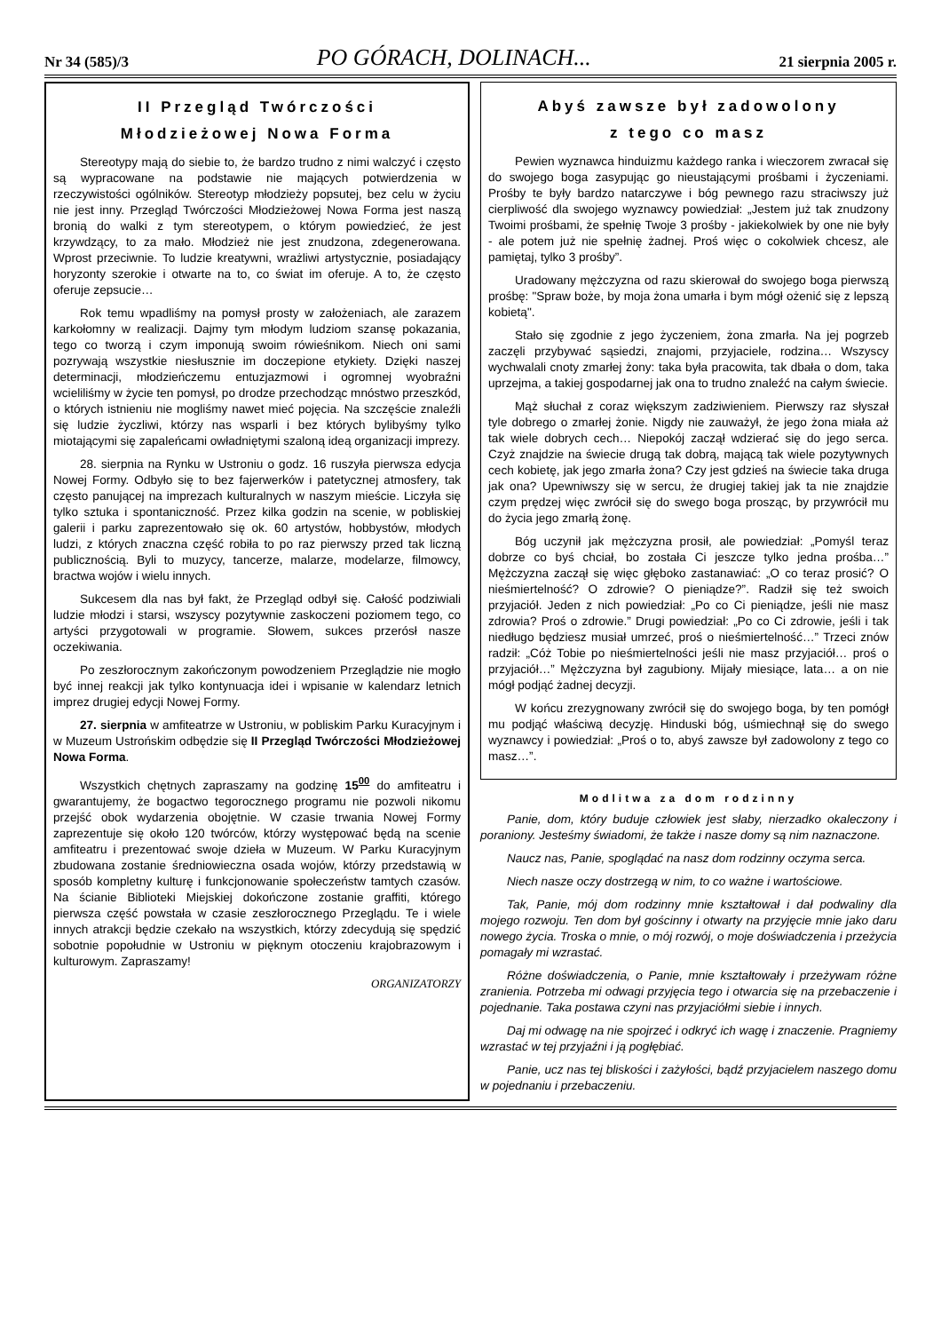Nr 34 (585)/3 PO GÓRACH, DOLINACH... 21 sierpnia 2005 r.
II Przegląd Twórczości
Młodzieżowej Nowa Forma
Stereotypy mają do siebie to, że bardzo trudno z nimi walczyć i często są wypracowane na podstawie nie mających potwierdzenia w rzeczywistości ogólników. Stereotyp młodzieży popsutej, bez celu w życiu nie jest inny. Przegląd Twórczości Młodzieżowej Nowa Forma jest naszą bronią do walki z tym stereotypem, o którym powiedzieć, że jest krzywdzący, to za mało. Młodzież nie jest znudzona, zdegenerowana. Wprost przeciwnie. To ludzie kreatywni, wrażliwi artystycznie, posiadający horyzonty szerokie i otwarte na to, co świat im oferuje. A to, że często oferuje zepsucie…
Rok temu wpadliśmy na pomysł prosty w założeniach, ale zarazem karkołomny w realizacji. Dajmy tym młodym ludziom szansę pokazania, tego co tworzą i czym imponują swoim rówieśnikom. Niech oni sami pozrywają wszystkie niesłusznie im doczepione etykiety. Dzięki naszej determinacji, młodzieńczemu entuzjazmowi i ogromnej wyobraźni wcieliliśmy w życie ten pomysł, po drodze przechodząc mnóstwo przeszkód, o których istnieniu nie mogliśmy nawet mieć pojęcia. Na szczęście znaleźli się ludzie życzliwi, którzy nas wsparli i bez których bylibyśmy tylko miotającymi się zapaleńcami owładniętymi szaloną ideą organizacji imprezy.
28. sierpnia na Rynku w Ustroniu o godz. 16 ruszyła pierwsza edycja Nowej Formy. Odbyło się to bez fajerwerków i patetycznej atmosfery, tak często panującej na imprezach kulturalnych w naszym mieście. Liczyła się tylko sztuka i spontaniczność. Przez kilka godzin na scenie, w pobliskiej galerii i parku zaprezentowało się ok. 60 artystów, hobbystów, młodych ludzi, z których znaczna część robiła to po raz pierwszy przed tak liczną publicznością. Byli to muzycy, tancerze, malarze, modelarze, filmowcy, bractwa wojów i wielu innych.
Sukcesem dla nas był fakt, że Przegląd odbył się. Całość podziwiali ludzie młodzi i starsi, wszyscy pozytywnie zaskoczeni poziomem tego, co artyści przygotowali w programie. Słowem, sukces przerósł nasze oczekiwania.
Po zeszłorocznym zakończonym powodzeniem Przeglądzie nie mogło być innej reakcji jak tylko kontynuacja idei i wpisanie w kalendarz letnich imprez drugiej edycji Nowej Formy.
27. sierpnia w amfiteatrze w Ustroniu, w pobliskim Parku Kuracyjnym i w Muzeum Ustrońskim odbędzie się II Przegląd Twórczości Młodzieżowej Nowa Forma.
Wszystkich chętnych zapraszamy na godzinę 15<sup>00</sup> do amfiteatru i gwarantujemy, że bogactwo tegorocznego programu nie pozwoli nikomu przejść obok wydarzenia obojętnie. W czasie trwania Nowej Formy zaprezentuje się około 120 twórców, którzy występować będą na scenie amfiteatru i prezentować swoje dzieła w Muzeum. W Parku Kuracyjnym zbudowana zostanie średniowieczna osada wojów, którzy przedstawią w sposób kompletny kulturę i funkcjonowanie społeczeństw tamtych czasów. Na ścianie Biblioteki Miejskiej dokończone zostanie graffiti, którego pierwsza część powstała w czasie zeszłorocznego Przeglądu. Te i wiele innych atrakcji będzie czekało na wszystkich, którzy zdecydują się spędzić sobotnie popołudnie w Ustroniu w pięknym otoczeniu krajobrazowym i kulturowym. Zapraszamy!
ORGANIZATORZY
Abyś zawsze był zadowolony
z tego co masz
Pewien wyznawca hinduizmu każdego ranka i wieczorem zwracał się do swojego boga zasypując go nieustającymi prośbami i życzeniami. Prośby te były bardzo natarczywe i bóg pewnego razu straciwszy już cierpliwość dla swojego wyznawcy powiedział: „Jestem już tak znudzony Twoimi prośbami, że spełnię Twoje 3 prośby - jakiekolwiek by one nie były - ale potem już nie spełnię żadnej. Proś więc o cokolwiek chcesz, ale pamiętaj, tylko 3 prośby”.
Uradowany mężczyzna od razu skierował do swojego boga pierwszą prośbę: "Spraw boże, by moja żona umarła i bym mógł ożenić się z lepszą kobietą".
Stało się zgodnie z jego życzeniem, żona zmarła. Na jej pogrzeb zaczęli przybywać sąsiedzi, znajomi, przyjaciele, rodzina… Wszyscy wychwalali cnoty zmarłej żony: taka była pracowita, tak dbała o dom, taka uprzejma, a takiej gospodarnej jak ona to trudno znaleźć na całym świecie.
Mąż słuchał z coraz większym zadziwieniem. Pierwszy raz słyszał tyle dobrego o zmarłej żonie. Nigdy nie zauważył, że jego żona miała aż tak wiele dobrych cech… Niepokój zaczął wdzierać się do jego serca. Czyż znajdzie na świecie drugą tak dobrą, mającą tak wiele pozytywnych cech kobietę, jak jego zmarła żona? Czy jest gdzieś na świecie taka druga jak ona? Upewniwszy się w sercu, że drugiej takiej jak ta nie znajdzie czym prędzej więc zwrócił się do swego boga prosząc, by przywrócił mu do życia jego zmarłą żonę.
Bóg uczynił jak mężczyzna prosił, ale powiedział: „Pomyśl teraz dobrze co byś chciał, bo została Ci jeszcze tylko jedna prośba…” Mężczyzna zaczął się więc głęboko zastanawiać: „O co teraz prosić? O nieśmiertelność? O zdrowie? O pieniądze?”. Radził się też swoich przyjaciół. Jeden z nich powiedział: „Po co Ci pieniądze, jeśli nie masz zdrowia? Proś o zdrowie.” Drugi powiedział: „Po co Ci zdrowie, jeśli i tak niedługo będziesz musiał umrzeć, proś o nieśmiertelność…” Trzeci znów radził: „Cóż Tobie po nieśmiertelności jeśli nie masz przyjaciół… proś o przyjaciół…” Mężczyzna był zagubiony. Mijały miesiące, lata… a on nie mógł podjąć żadnej decyzji.
W końcu zrezygnowany zwrócił się do swojego boga, by ten pomógł mu podjąć właściwą decyzję. Hinduski bóg, uśmiechnął się do swego wyznawcy i powiedział: „Proś o to, abyś zawsze był zadowolony z tego co masz…”.
Modlitwa za dom rodzinny
Panie, dom, który buduje człowiek jest słaby, nierzadko okaleczony i poraniony. Jesteśmy świadomi, że także i nasze domy są nim naznaczone.
Naucz nas, Panie, spoglądać na nasz dom rodzinny oczyma serca.
Niech nasze oczy dostrzegą w nim, to co ważne i wartościowe.
Tak, Panie, mój dom rodzinny mnie kształtował i dał podwaliny dla mojego rozwoju. Ten dom był gościnny i otwarty na przyjęcie mnie jako daru nowego życia. Troska o mnie, o mój rozwój, o moje doświadczenia i przeżycia pomagały mi wzrastać.
Różne doświadczenia, o Panie, mnie kształtowały i przeżywam różne zranienia. Potrzeba mi odwagi przyjęcia tego i otwarcia się na przebaczenie i pojednanie. Taka postawa czyni nas przyjaciółmi siebie i innych.
Daj mi odwagę na nie spojrzeć i odkryć ich wagę i znaczenie. Pragniemy wzrastać w tej przyjaźni i ją pogłębiać.
Panie, ucz nas tej bliskości i zażyłości, bądź przyjacielem naszego domu w pojednaniu i przebaczeniu.